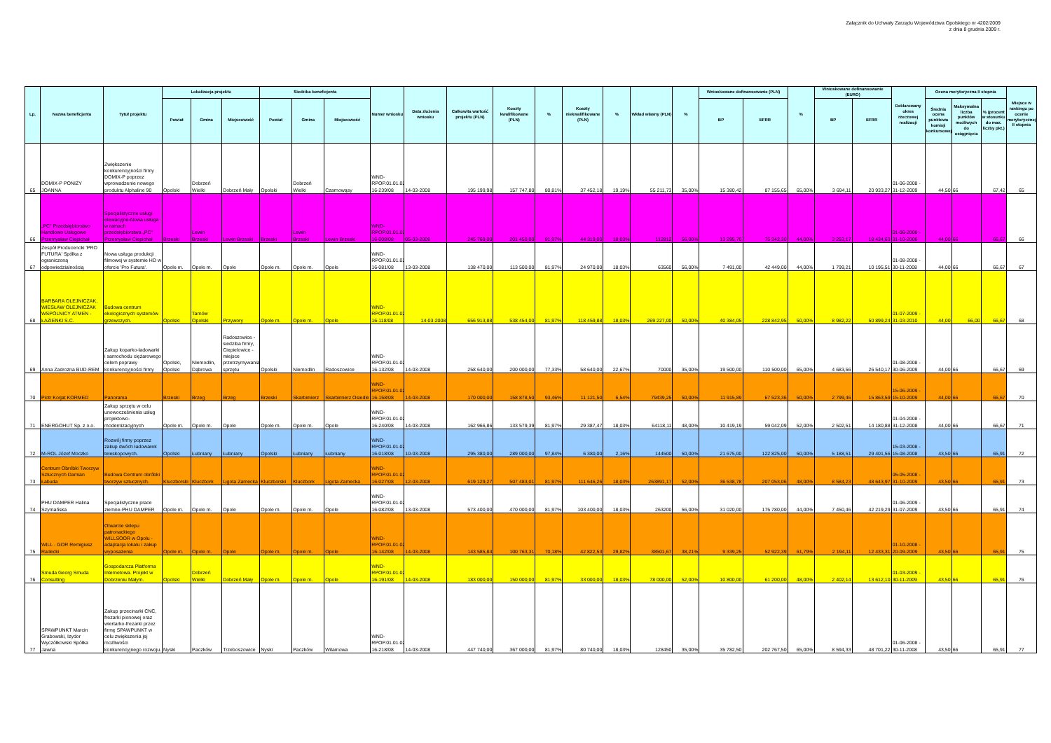Załącznik do Uchwały Zarządu Województwa Opolskiego nr 4202/2009
z dnia 8 grudnia 2009 r.
| Lp. | Nazwa beneficjenta | Tytuł projektu | Lokalizacja projektu | | | Siedziba beneficjenta | | | Numer wniosku | Data złożenia wniosku | Całkowita wartość projektu (PLN) | Koszty kwalifikowane (PLN) | % | Koszty niekwalifikowane (PLN) | % | Wkład własny (PLN) | % | Wnioskowane dofinansowanie (PLN) | | % | Wnioskowane dofinansowanie (EURO) | | Deklarowany okres rzeczowej realizacji | Ocena merytoryczna II stopnia | | | Miejsce w rankingu po ocenie merytorycznej II stopnia |
| --- | --- | --- | --- | --- | --- | --- | --- | --- | --- | --- | --- | --- | --- | --- | --- | --- | --- | --- | --- | --- | --- | --- | --- | --- | --- | --- | --- |
| | | | Powiat | Gmina | Miejscowość | Powiat | Gmina | Miejscowość | | | | | | | | | | BP | EFRR | | BP | EFRR | | Średnia ocena punktowa komisji konkursowej | Maksymalna liczba punktów możliwych do osiągnięcia | % (procent w stosunku do max. liczby pkt.) | |
| 65 | DOMIX-P PONIŻY JOANNA | Zwiększenie konkurencyjności firmy DOMIX-P poprzez wprowadzenie nowego produktu Alphaline 90 | Opolski | Dobrzeń Wielki | Dobrzeń Mały | Opolski | Dobrzeń Wielki | Czarnowąsy | WND-RPOP.01.01.02-16-239/08 | 14-03-2008 | 195 199,98 | 157 747,80 | 80,81% | 37 452,18 | 19,19% | 55 211,73 | 35,00% | 15 380,42 | 87 155,65 | 65,00% | 3 694,11 | 20 933,27 | 01-06-2008 - 31-12-2009 | 44,50 | 66 | 67,42 | 65 |
| 66 | „PC" Przedsiębiorstwo Handlowo Usługowe Przemysław Ciepichał | Specjalistyczne usługi elewacyjne-Nowa usługa w ramach przedsiębiorstwa „PC" Przemysław Ciepichał | Brzeski | Lewin Brzeski | Lewin Brzeski | Brzeski | Lewin Brzeski | Lewin Brzeski | WND-RPOP.01.01.02-16-008/08 | 05-03-2008 | 245 769,00 | 201 450,00 | 81,97% | 44 319,00 | 18,03% | 112812 | 56,00% | 13 295,70 | 75 342,30 | 44,00% | 3 253,17 | 18 434,63 | 01-06-2008 - 31-10-2008 | 44,00 | 66 | 66,67 | 66 |
| 67 | Zespół Producencki 'PRO FUTURA' Spółka z ograniczoną odpowiedzialnością | Nowa usługa produkcji filmowej w systemie HD w ofercie 'Pro Futura'. | Opole m. | Opole m. | Opole | Opole m. | Opole m. | Opole | WND-RPOP.01.01.02-16-081/08 | 13-03-2008 | 138 470,00 | 113 500,00 | 81,97% | 24 970,00 | 18,03% | 63560 | 56,00% | 7 491,00 | 42 449,00 | 44,00% | 1 799,21 | 10 195,51 | 01-08-2008 - 30-11-2008 | 44,00 | 66 | 66,67 | 67 |
| 68 | BARBARA OLEJNICZAK, WIESŁAW OLEJNICZAK WSPÓLNICY ATMEN - ŁAZIENKI S.C. | Budowa centrum ekologicznych systemów grzewczych. | Opolski | Tarnów Opolski | Przywory | Opole m. | Opole m. | Opole | WND-RPOP.01.01.02-16-118/08 | 14-03-2008 | 656 913,88 | 538 454,00 | 81,97% | 118 459,88 | 18,03% | 269 227,00 | 50,00% | 40 384,05 | 228 842,95 | 50,00% | 8 982,22 | 50 899,24 | 01-07-2009 - 31-03-2010 | 44,00 | 66,00 | 66,67 | 68 |
| 69 | Anna Zadrożna BUD-REM | Zakup koparko-ładowarki i samochodu ciężarowego celem poprawy konkurencyjności firmy | Opolski, Opolski | Niemodlin, Dąbrowa | Radoszowice - siedziba firmy, Ciepielowice - miejsce przetrzymywania sprzętu | Opolski | Niemodlin | Radoszowice | WND-RPOP.01.01.02-16-132/08 | 14-03-2008 | 258 640,00 | 200 000,00 | 77,33% | 58 640,00 | 22,67% | 70000 | 35,00% | 19 500,00 | 110 500,00 | 65,00% | 4 683,56 | 26 540,17 | 01-08-2008 - 30-06-2009 | 44,00 | 66 | 66,67 | 69 |
| 70 | Piotr Korjat KORMED | Panorama | Brzeski | Brzeg | Brzeg | Brzeski | Skarbimierz | Skarbimierz Osiedle | WND-RPOP.01.01.02-16-158/08 | 14-03-2008 | 170 000,00 | 158 878,50 | 93,46% | 11 121,50 | 6,54% | 79439,25 | 50,00% | 11 915,89 | 67 523,36 | 50,00% | 2 799,46 | 15 863,59 | 15-06-2009 - 15-10-2009 | 44,00 | 66 | 66,67 | 70 |
| 71 | ENERGOHUT Sp. z o.o. | Zakup sprzętu w celu unowocześnienia usług projektowo-modernizacyjnych | Opole m. | Opole m. | Opole | Opole m. | Opole m. | Opole | WND-RPOP.01.01.02-16-240/08 | 14-03-2008 | 162 966,86 | 133 579,39 | 81,97% | 29 387,47 | 18,03% | 64118,11 | 48,00% | 10 419,19 | 59 042,09 | 52,00% | 2 502,51 | 14 180,88 | 01-04-2008 - 31-12-2008 | 44,00 | 66 | 66,67 | 71 |
| 72 | M-ROL Józef Moczko | Rozwój firmy poprzez zakup dwóch ładowarek teleskopowych. | Opolski | Łubniany | Łubniany | Opolski | Łubniany | Łubniany | WND-RPOP.01.01.02-16-018/08 | 10-03-2008 | 295 380,00 | 289 000,00 | 97,84% | 6 380,00 | 2,16% | 144500 | 50,00% | 21 675,00 | 122 825,00 | 50,00% | 5 188,51 | 29 401,56 | 15-03-2008 - 15-08-2008 | 43,50 | 66 | 65,91 | 72 |
| 73 | Centrum Obróbki Tworzyw Sztucznych Damian Łabuda | Budowa Centrum obróbki tworzyw sztucznych. | Kluczborski | Kluczbork | Ligota Zamecka | Kluczborski | Kluczbork | Ligota Zamecka | WND-RPOP.01.01.02-16-027/08 | 12-03-2008 | 619 129,27 | 507 483,01 | 81,97% | 111 646,26 | 18,03% | 263891,17 | 52,00% | 36 538,78 | 207 053,06 | 48,00% | 8 584,23 | 48 643,97 | 05-05-2008 - 31-10-2009 | 43,50 | 66 | 65,91 | 73 |
| 74 | PHU DAMPER Halina Szymańska | Specjalistyczne prace ziemne-PHU DAMPER | Opole m. | Opole m. | Opole | Opole m. | Opole m. | Opole | WND-RPOP.01.01.02-16-082/08 | 13-03-2008 | 573 400,00 | 470 000,00 | 81,97% | 103 400,00 | 18,03% | 263200 | 56,00% | 31 020,00 | 175 780,00 | 44,00% | 7 450,46 | 42 219,29 | 01-06-2009 - 31-07-2009 | 43,50 | 66 | 65,91 | 74 |
| 75 | WILL - GOR Remigiusz Radecki | Otwarcie sklepu patronackiego WILLSOOR w Opolu - adaptacja lokalu i zakup wyposażenia | Opole m. | Opole m. | Opole | Opole m. | Opole m. | Opole | WND-RPOP.01.01.02-16-142/08 | 14-03-2008 | 143 585,84 | 100 763,31 | 70,18% | 42 822,53 | 29,82% | 38501,67 | 38,21% | 9 339,25 | 52 922,39 | 61,79% | 2 194,11 | 12 433,31 | 01-10-2008 - 20-09-2009 | 43,50 | 66 | 65,91 | 75 |
| 76 | Smuda Georg Smuda Consulting | Gospodarcza Platforma Internetowa. Projekt w Dobrzeniu Małym. | Opolski | Dobrzeń Wielki | Dobrzeń Mały | Opole m. | Opole m. | Opole | WND-RPOP.01.01.02-16-191/08 | 14-03-2008 | 183 000,00 | 150 000,00 | 81,97% | 33 000,00 | 18,03% | 78 000,00 | 52,00% | 10 800,00 | 61 200,00 | 48,00% | 2 402,14 | 13 612,10 | 01-03-2009 - 30-11-2009 | 43,50 | 66 | 65,91 | 76 |
| 77 | SPAWPUNKT Marcin Grabowski, Izydor Wyczółkowski Spółka Jawna | Zakup przecinarki CNC, frezarki pionowej oraz wiertarko-frezarki przez firmę SPAWPUNKT w celu zwiększenia jej możliwości konkurencyjnego rozwoju. | Nyski | Paczków | Trzeboszowice | Nyski | Paczków | Wilamowa | WND-RPOP.01.01.02-16-218/08 | 14-03-2008 | 447 740,00 | 367 000,00 | 81,97% | 80 740,00 | 18,03% | 128450 | 35,00% | 35 782,50 | 202 767,50 | 65,00% | 8 594,33 | 48 701,22 | 01-06-2008 - 30-11-2008 | 43,50 | 66 | 65,91 | 77 |